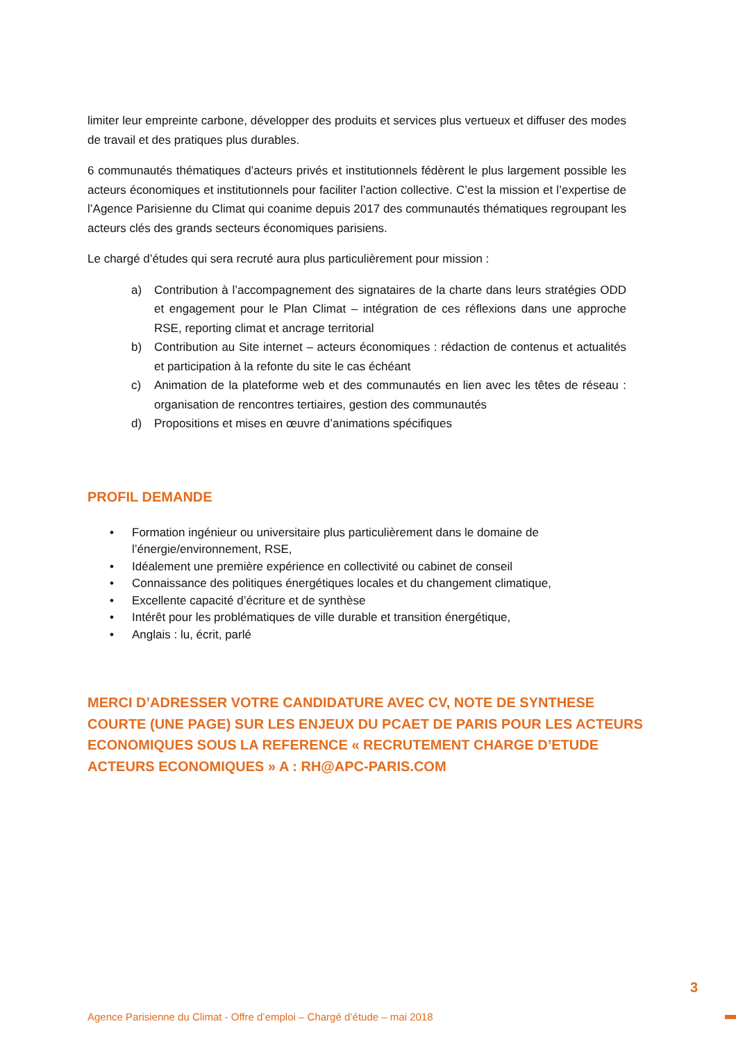limiter leur empreinte carbone, développer des produits et services plus vertueux et diffuser des modes de travail et des pratiques plus durables.
6 communautés thématiques d’acteurs privés et institutionnels fédèrent le plus largement possible les acteurs économiques et institutionnels pour faciliter l’action collective. C’est la mission et l’expertise de l’Agence Parisienne du Climat qui coanime depuis 2017 des communautés thématiques regroupant les acteurs clés des grands secteurs économiques parisiens.
Le chargé d’études qui sera recruté aura plus particulièrement pour mission :
a) Contribution à l’accompagnement des signataires de la charte dans leurs stratégies ODD et engagement pour le Plan Climat – intégration de ces réflexions dans une approche RSE, reporting climat et ancrage territorial
b) Contribution au Site internet – acteurs économiques : rédaction de contenus et actualités et participation à la refonte du site le cas échéant
c) Animation de la plateforme web et des communautés en lien avec les têtes de réseau : organisation de rencontres tertiaires, gestion des communautés
d) Propositions et mises en œuvre d’animations spécifiques
PROFIL DEMANDE
• Formation ingénieur ou universitaire plus particulièrement dans le domaine de l’énergie/environnement, RSE,
• Idéalement une première expérience en collectivité ou cabinet de conseil
• Connaissance des politiques énergétiques locales et du changement climatique,
• Excellente capacité d’écriture et de synthèse
• Intérêt pour les problématiques de ville durable et transition énergétique,
• Anglais : lu, écrit, parlé
MERCI D’ADRESSER VOTRE CANDIDATURE AVEC CV, NOTE DE SYNTHESE COURTE (UNE PAGE) SUR LES ENJEUX DU PCAET DE PARIS POUR LES ACTEURS ECONOMIQUES SOUS LA REFERENCE « RECRUTEMENT CHARGE D’ETUDE ACTEURS ECONOMIQUES » A : RH@APC-PARIS.COM
3
Agence Parisienne du Climat - Offre d’emploi – Chargé d’étude – mai 2018